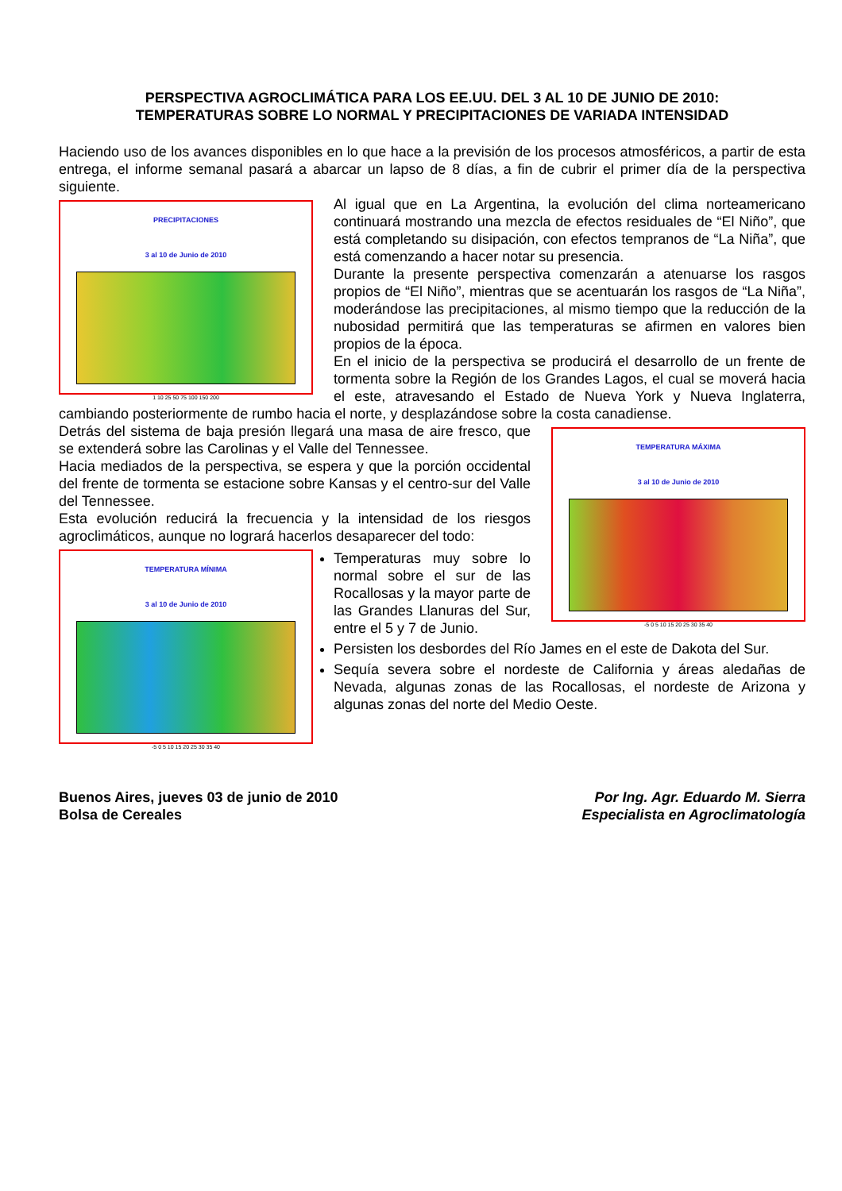PERSPECTIVA AGROCLIMÁTICA PARA LOS EE.UU. DEL 3 AL 10 DE JUNIO DE 2010:
TEMPERATURAS SOBRE LO NORMAL Y PRECIPITACIONES DE VARIADA INTENSIDAD
Haciendo uso de los avances disponibles en lo que hace a la previsión de los procesos atmosféricos, a partir de esta entrega, el informe semanal pasará a abarcar un lapso de 8 días, a fin de cubrir el primer día de la perspectiva siguiente.
PRECIPITACIONES
3 al 10 de Junio de 2010
1 10 25 50 75 100 150 200
Al igual que en La Argentina, la evolución del clima norteamericano continuará mostrando una mezcla de efectos residuales de “El Niño”, que está completando su disipación, con efectos tempranos de “La Niña”, que está comenzando a hacer notar su presencia.
Durante la presente perspectiva comenzarán a atenuarse los rasgos propios de “El Niño”, mientras que se acentuarán los rasgos de “La Niña”, moderándose las precipitaciones, al mismo tiempo que la reducción de la nubosidad permitirá que las temperaturas se afirmen en valores bien propios de la época.
En el inicio de la perspectiva se producirá el desarrollo de un frente de tormenta sobre la Región de los Grandes Lagos, el cual se moverá hacia el este, atravesando el Estado de Nueva York y Nueva Inglaterra, cambiando posteriormente de rumbo hacia el norte, y desplazándose sobre la costa canadiense.
TEMPERATURA MÁXIMA
3 al 10 de Junio de 2010
-5 0 5 10 15 20 25 30 35 40
Detrás del sistema de baja presión llegará una masa de aire fresco, que se extenderá sobre las Carolinas y el Valle del Tennessee.
Hacia mediados de la perspectiva, se espera y que la porción occidental del frente de tormenta se estacione sobre Kansas y el centro-sur del Valle del Tennessee.
Esta evolución reducirá la frecuencia y la intensidad de los riesgos agroclimáticos, aunque no logrará hacerlos desaparecer del todo:
TEMPERATURA MÍNIMA
3 al 10 de Junio de 2010
-5 0 5 10 15 20 25 30 35 40
Temperaturas muy sobre lo normal sobre el sur de las Rocallosas y la mayor parte de las Grandes Llanuras del Sur, entre el 5 y 7 de Junio.
Persisten los desbordes del Río James en el este de Dakota del Sur.
Sequía severa sobre el nordeste de California y áreas aledañas de Nevada, algunas zonas de las Rocallosas, el nordeste de Arizona y algunas zonas del norte del Medio Oeste.
Buenos Aires, jueves 03 de junio de 2010
Bolsa de Cereales
Por Ing. Agr. Eduardo M. Sierra
Especialista en Agroclimatología